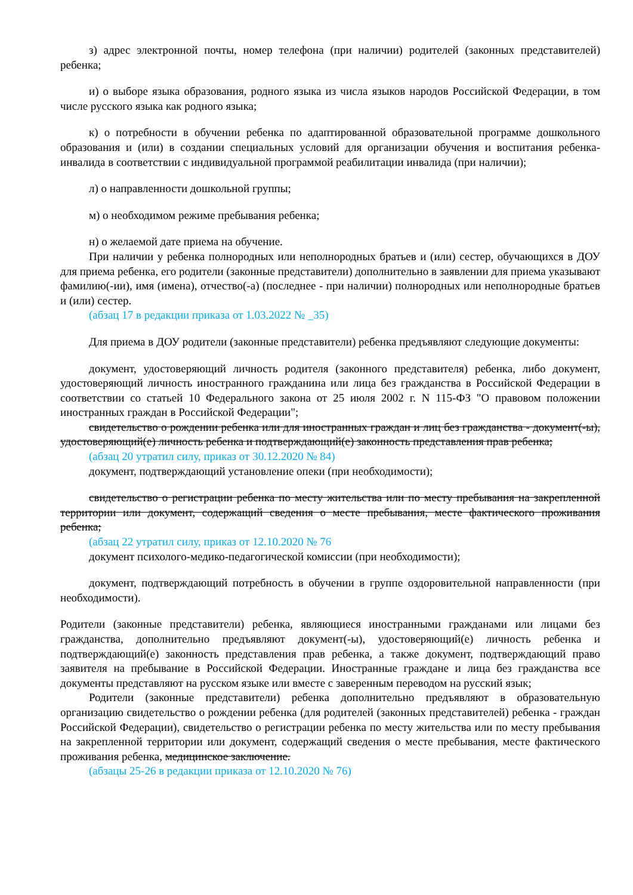з) адрес электронной почты, номер телефона (при наличии) родителей (законных представителей) ребенка;
и) о выборе языка образования, родного языка из числа языков народов Российской Федерации, в том числе русского языка как родного языка;
к) о потребности в обучении ребенка по адаптированной образовательной программе дошкольного образования и (или) в создании специальных условий для организации обучения и воспитания ребенка-инвалида в соответствии с индивидуальной программой реабилитации инвалида (при наличии);
л) о направленности дошкольной группы;
м) о необходимом режиме пребывания ребенка;
н) о желаемой дате приема на обучение.
При наличии у ребенка полнородных или неполнородных братьев и (или) сестер, обучающихся в ДОУ для приема ребенка, его родители (законные представители) дополнительно в заявлении для приема указывают фамилию(-ии), имя (имена), отчество(-а) (последнее - при наличии) полнородных или неполнородные братьев и (или) сестер.
(абзац 17 в редакции приказа от 1.03.2022 № _35)
Для приема в ДОУ родители (законные представители) ребенка предъявляют следующие документы:
документ, удостоверяющий личность родителя (законного представителя) ребенка, либо документ, удостоверяющий личность иностранного гражданина или лица без гражданства в Российской Федерации в соответствии со статьей 10 Федерального закона от 25 июля 2002 г. N 115-ФЗ "О правовом положении иностранных граждан в Российской Федерации";
свидетельство о рождении ребенка или для иностранных граждан и лиц без гражданства - документ(-ы), удостоверяющий(е) личность ребенка и подтверждающий(е) законность представления прав ребенка;
(абзац 20 утратил силу, приказ от 30.12.2020 № 84)
документ, подтверждающий установление опеки (при необходимости);
свидетельство о регистрации ребенка по месту жительства или по месту пребывания на закрепленной территории или документ, содержащий сведения о месте пребывания, месте фактического проживания ребенка;
(абзац 22 утратил силу, приказ от 12.10.2020 № 76
документ психолого-медико-педагогической комиссии (при необходимости);
документ, подтверждающий потребность в обучении в группе оздоровительной направленности (при необходимости).
Родители (законные представители) ребенка, являющиеся иностранными гражданами или лицами без гражданства, дополнительно предъявляют документ(-ы), удостоверяющий(е) личность ребенка и подтверждающий(е) законность представления прав ребенка, а также документ, подтверждающий право заявителя на пребывание в Российской Федерации. Иностранные граждане и лица без гражданства все документы представляют на русском языке или вместе с заверенным переводом на русский язык;
Родители (законные представители) ребенка дополнительно предъявляют в образовательную организацию свидетельство о рождении ребенка (для родителей (законных представителей) ребенка - граждан Российской Федерации), свидетельство о регистрации ребенка по месту жительства или по месту пребывания на закрепленной территории или документ, содержащий сведения о месте пребывания, месте фактического проживания ребенка, медицинское заключение.
(абзацы 25-26 в редакции приказа от 12.10.2020 № 76)